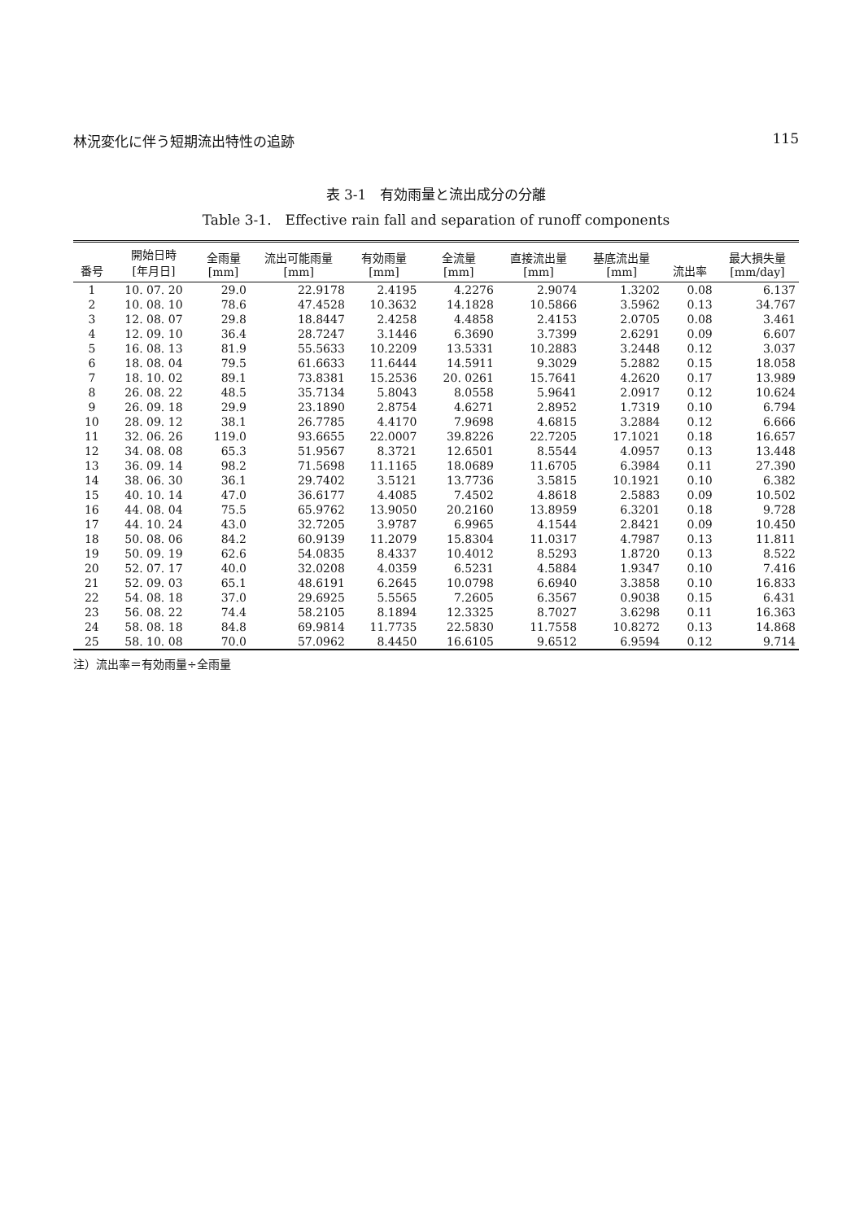林況変化に伴う短期流出特性の追跡 115
表 3-1　有効雨量と流出成分の分離
Table 3-1.　Effective rain fall and separation of runoff components
| 番号 | 開始日時 [年月日] | 全雨量 [mm] | 流出可能雨量 [mm] | 有効雨量 [mm] | 全流量 [mm] | 直接流出量 [mm] | 基底流出量 [mm] | 流出率 | 最大損失量 [mm/day] |
| --- | --- | --- | --- | --- | --- | --- | --- | --- | --- |
| 1 | 10. 07. 20 | 29.0 | 22.9178 | 2.4195 | 4.2276 | 2.9074 | 1.3202 | 0.08 | 6.137 |
| 2 | 10. 08. 10 | 78.6 | 47.4528 | 10.3632 | 14.1828 | 10.5866 | 3.5962 | 0.13 | 34.767 |
| 3 | 12. 08. 07 | 29.8 | 18.8447 | 2.4258 | 4.4858 | 2.4153 | 2.0705 | 0.08 | 3.461 |
| 4 | 12. 09. 10 | 36.4 | 28.7247 | 3.1446 | 6.3690 | 3.7399 | 2.6291 | 0.09 | 6.607 |
| 5 | 16. 08. 13 | 81.9 | 55.5633 | 10.2209 | 13.5331 | 10.2883 | 3.2448 | 0.12 | 3.037 |
| 6 | 18. 08. 04 | 79.5 | 61.6633 | 11.6444 | 14.5911 | 9.3029 | 5.2882 | 0.15 | 18.058 |
| 7 | 18. 10. 02 | 89.1 | 73.8381 | 15.2536 | 20. 0261 | 15.7641 | 4.2620 | 0.17 | 13.989 |
| 8 | 26. 08. 22 | 48.5 | 35.7134 | 5.8043 | 8.0558 | 5.9641 | 2.0917 | 0.12 | 10.624 |
| 9 | 26. 09. 18 | 29.9 | 23.1890 | 2.8754 | 4.6271 | 2.8952 | 1.7319 | 0.10 | 6.794 |
| 10 | 28. 09. 12 | 38.1 | 26.7785 | 4.4170 | 7.9698 | 4.6815 | 3.2884 | 0.12 | 6.666 |
| 11 | 32. 06. 26 | 119.0 | 93.6655 | 22.0007 | 39.8226 | 22.7205 | 17.1021 | 0.18 | 16.657 |
| 12 | 34. 08. 08 | 65.3 | 51.9567 | 8.3721 | 12.6501 | 8.5544 | 4.0957 | 0.13 | 13.448 |
| 13 | 36. 09. 14 | 98.2 | 71.5698 | 11.1165 | 18.0689 | 11.6705 | 6.3984 | 0.11 | 27.390 |
| 14 | 38. 06. 30 | 36.1 | 29.7402 | 3.5121 | 13.7736 | 3.5815 | 10.1921 | 0.10 | 6.382 |
| 15 | 40. 10. 14 | 47.0 | 36.6177 | 4.4085 | 7.4502 | 4.8618 | 2.5883 | 0.09 | 10.502 |
| 16 | 44. 08. 04 | 75.5 | 65.9762 | 13.9050 | 20.2160 | 13.8959 | 6.3201 | 0.18 | 9.728 |
| 17 | 44. 10. 24 | 43.0 | 32.7205 | 3.9787 | 6.9965 | 4.1544 | 2.8421 | 0.09 | 10.450 |
| 18 | 50. 08. 06 | 84.2 | 60.9139 | 11.2079 | 15.8304 | 11.0317 | 4.7987 | 0.13 | 11.811 |
| 19 | 50. 09. 19 | 62.6 | 54.0835 | 8.4337 | 10.4012 | 8.5293 | 1.8720 | 0.13 | 8.522 |
| 20 | 52. 07. 17 | 40.0 | 32.0208 | 4.0359 | 6.5231 | 4.5884 | 1.9347 | 0.10 | 7.416 |
| 21 | 52. 09. 03 | 65.1 | 48.6191 | 6.2645 | 10.0798 | 6.6940 | 3.3858 | 0.10 | 16.833 |
| 22 | 54. 08. 18 | 37.0 | 29.6925 | 5.5565 | 7.2605 | 6.3567 | 0.9038 | 0.15 | 6.431 |
| 23 | 56. 08. 22 | 74.4 | 58.2105 | 8.1894 | 12.3325 | 8.7027 | 3.6298 | 0.11 | 16.363 |
| 24 | 58. 08. 18 | 84.8 | 69.9814 | 11.7735 | 22.5830 | 11.7558 | 10.8272 | 0.13 | 14.868 |
| 25 | 58. 10. 08 | 70.0 | 57.0962 | 8.4450 | 16.6105 | 9.6512 | 6.9594 | 0.12 | 9.714 |
注）流出率＝有効雨量÷全雨量